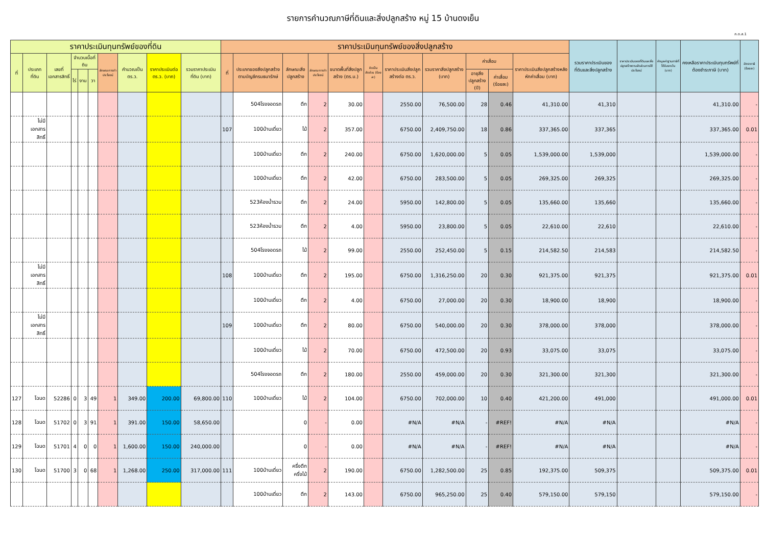รายการคำนวณภาษีที่ดินและสิ่งปลูกสร้าง หมู่ 15 บ้านดงเย็น
ภ.ด.ส.1
| ราคาประเมินทุนทรัพย์ของที่ดิน | | | | | | | | | | ราคาประเมินทุนทรัพย์ของสิ่งปลูกสร้าง | | | | | | | | | | | รวมราคาประเมินของที่ดินและสิ่งปลูกสร้าง | ราคาประเมินของที่ดินและสิ่งปลูกสร้างตามสัดส่วนการใช้ประโยชน์ | หักมูลค่าฐานภาษีที่ได้รับยกเว้น (บาท) | คงเหลือราคาประเมินทุนทรัพย์ที่ต้องชำระภาษี (บาท) | อัตราภาษี (ร้อยละ) |
| --- | --- | --- | --- | --- | --- | --- | --- | --- | --- | --- | --- | --- | --- | --- | --- | --- | --- | --- | --- | --- | --- | --- | --- | --- | --- |
| ที่ | ประเภทที่ดิน | เลขที่เอกสารสิทธิ์ | จำนวนเนื้อที่ดิน | | | ลักษณะการทำประโยชน์ | คำนวณเป็น ตร.ว. | ราคาประเมินต่อ ตร.ว. (บาท) | รวมราคาประเมินที่ดิน (บาท) | ที่ | ประเภทของสิ่งปลูกสร้างตามบัญชีกรมธนารักษ์ | ลักษณะสิ่งปลูกสร้าง | ลักษณะการทำประโยชน์ | ขนาดพื้นที่สิ่งปลูกสร้าง (ตร.ม.) | คิดเป็นสัดส่วน (ร้อยละ) | ราคาประเมินสิ่งปลูกสร้างต่อ ตร.ว. | รวมราคาสิ่งปลูกสร้าง (บาท) | ค่าเสื่อม | | ราคาประเมินสิ่งปลูกสร้างหลังหักค่าเสื่อม (บาท) | | | | | |
| | | | ไร่ | งาน | วา | | | | | | | | | | | | | อายุสิ่งปลูกสร้าง (ปี) | ค่าเสื่อม (ร้อยละ) | | | | | | |
| | | | | | | | | | | | 504โรงจอดรถ | ตึก | 2 | 30.00 | | 2550.00 | 76,500.00 | 28 | 0.46 | 41,310.00 | 41,310 | | | 41,310.00 | - |
| | ไม่มีเอกสารสิทธิ์ | | | | | | | | | 107 | 100บ้านเดี่ยว | ไม้ | 2 | 357.00 | | 6750.00 | 2,409,750.00 | 18 | 0.86 | 337,365.00 | 337,365 | | | 337,365.00 | 0.01 |
| | | | | | | | | | | | 100บ้านเดี่ยว | ตึก | 2 | 240.00 | | 6750.00 | 1,620,000.00 | 5 | 0.05 | 1,539,000.00 | 1,539,000 | | | 1,539,000.00 | - |
| | | | | | | | | | | | 100บ้านเดี่ยว | ตึก | 2 | 42.00 | | 6750.00 | 283,500.00 | 5 | 0.05 | 269,325.00 | 269,325 | | | 269,325.00 | - |
| | | | | | | | | | | | 523ห้องน้ำรวม | ตึก | 2 | 24.00 | | 5950.00 | 142,800.00 | 5 | 0.05 | 135,660.00 | 135,660 | | | 135,660.00 | - |
| | | | | | | | | | | | 523ห้องน้ำรวม | ตึก | 2 | 4.00 | | 5950.00 | 23,800.00 | 5 | 0.05 | 22,610.00 | 22,610 | | | 22,610.00 | - |
| | | | | | | | | | | | 504โรงจอดรถ | ไม้ | 2 | 99.00 | | 2550.00 | 252,450.00 | 5 | 0.15 | 214,582.50 | 214,583 | | | 214,582.50 | - |
| | ไม่มีเอกสารสิทธิ์ | | | | | | | | | 108 | 100บ้านเดี่ยว | ตึก | 2 | 195.00 | | 6750.00 | 1,316,250.00 | 20 | 0.30 | 921,375.00 | 921,375 | | | 921,375.00 | 0.01 |
| | | | | | | | | | | | 100บ้านเดี่ยว | ตึก | 2 | 4.00 | | 6750.00 | 27,000.00 | 20 | 0.30 | 18,900.00 | 18,900 | | | 18,900.00 | - |
| | ไม่มีเอกสารสิทธิ์ | | | | | | | | | 109 | 100บ้านเดี่ยว | ตึก | 2 | 80.00 | | 6750.00 | 540,000.00 | 20 | 0.30 | 378,000.00 | 378,000 | | | 378,000.00 | - |
| | | | | | | | | | | | 100บ้านเดี่ยว | ไม้ | 2 | 70.00 | | 6750.00 | 472,500.00 | 20 | 0.93 | 33,075.00 | 33,075 | | | 33,075.00 | - |
| | | | | | | | | | | | 504โรงจอดรถ | ตึก | 2 | 180.00 | | 2550.00 | 459,000.00 | 20 | 0.30 | 321,300.00 | 321,300 | | | 321,300.00 | - |
| 127 | โฉนด | 52286 | 0 | 3 | 49 | 1 | 349.00 | 200.00 | 69,800.00 | 110 | 100บ้านเดี่ยว | ไม้ | 2 | 104.00 | | 6750.00 | 702,000.00 | 10 | 0.40 | 421,200.00 | 491,000 | | | 491,000.00 | 0.01 |
| 128 | โฉนด | 51702 | 0 | 3 | 91 | 1 | 391.00 | 150.00 | 58,650.00 | | | 0 | - | 0.00 | | #N/A | #N/A | - | #REF! | #N/A | #N/A | | | #N/A | - |
| 129 | โฉนด | 51701 | 4 | 0 | 0 | 1 | 1,600.00 | 150.00 | 240,000.00 | | | 0 | - | 0.00 | | #N/A | #N/A | - | #REF! | #N/A | #N/A | | | #N/A | - |
| 130 | โฉนด | 51700 | 3 | 0 | 68 | 1 | 1,268.00 | 250.00 | 317,000.00 | 111 | 100บ้านเดี่ยว | ครึ่งตึกครึ่งไม้ | 2 | 190.00 | | 6750.00 | 1,282,500.00 | 25 | 0.85 | 192,375.00 | 509,375 | | | 509,375.00 | 0.01 |
| | | | | | | | | | | | 100บ้านเดี่ยว | ตึก | 2 | 143.00 | | 6750.00 | 965,250.00 | 25 | 0.40 | 579,150.00 | 579,150 | | | 579,150.00 | - |